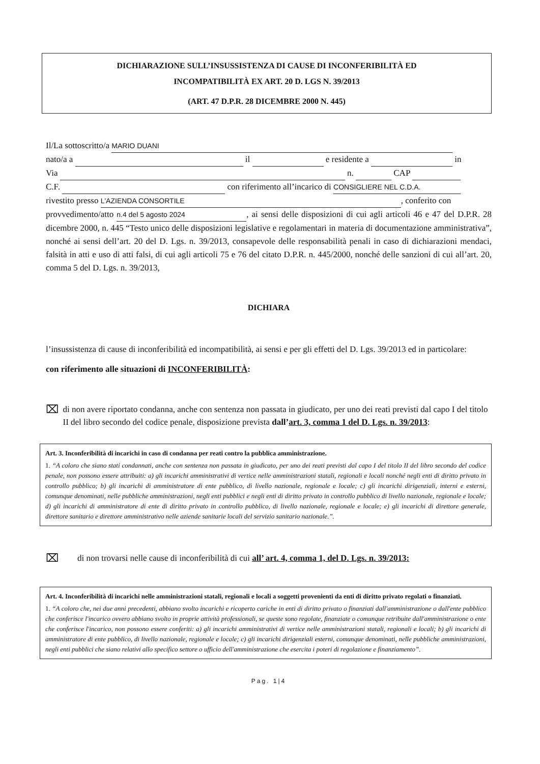DICHIARAZIONE SULL’INSUSSISTENZA DI CAUSE DI INCONFERIBILITÀ ED
INCOMPATIBILITÀ EX ART. 20 D. LGS N. 39/2013
(ART. 47 D.P.R. 28 DICEMBRE 2000 N. 445)
Il/La sottoscritto/a MARIO DUANI
nato/a a il e residente a in
Via n. CAP
C.F. con riferimento all’incarico di CONSIGLIERE NEL C.D.A.
rivestito presso L'AZIENDA CONSORTILE, conferito con
provvedimento/atto n.4 del 5 agosto 2024, ai sensi delle disposizioni di cui agli articoli 46 e 47 del D.P.R. 28 dicembre 2000, n. 445 “Testo unico delle disposizioni legislative e regolamentari in materia di documentazione amministrativa”, nonché ai sensi dell’art. 20 del D. Lgs. n. 39/2013, consapevole delle responsabilità penali in caso di dichiarazioni mendaci, falsità in atti e uso di atti falsi, di cui agli articoli 75 e 76 del citato D.P.R. n. 445/2000, nonché delle sanzioni di cui all’art. 20, comma 5 del D. Lgs. n. 39/2013,
DICHIARA
l’insussistenza di cause di inconferibilità ed incompatibilità, ai sensi e per gli effetti del D. Lgs. 39/2013 ed in particolare:
con riferimento alle situazioni di INCONFERIBILITÀ:
⌧
di non avere riportato condanna, anche con sentenza non passata in giudicato, per uno dei reati previsti dal capo I del titolo II del libro secondo del codice penale, disposizione prevista dall’art. 3, comma 1 del D. Lgs. n. 39/2013:
Art. 3. Inconferibilità di incarichi in caso di condanna per reati contro la pubblica amministrazione.
1. “A coloro che siano stati condannati, anche con sentenza non passata in giudicato, per uno dei reati previsti dal capo I del titolo II del libro secondo del codice penale, non possono essere attribuiti: a) gli incarichi amministrativi di vertice nelle amministrazioni statali, regionali e locali nonché negli enti di diritto privato in controllo pubblico; b) gli incarichi di amministratore di ente pubblico, di livello nazionale, regionale e locale; c) gli incarichi dirigenziali, interni e esterni, comunque denominati, nelle pubbliche amministrazioni, negli enti pubblici e negli enti di diritto privato in controllo pubblico di livello nazionale, regionale e locale; d) gli incarichi di amministratore di ente di diritto privato in controllo pubblico, di livello nazionale, regionale e locale; e) gli incarichi di direttore generale, direttore sanitario e direttore amministrativo nelle aziende sanitarie locali del servizio sanitario nazionale.”.
⌧
di non trovarsi nelle cause di inconferibilità di cui all’ art. 4, comma 1, del D. Lgs. n. 39/2013:
Art. 4. Inconferibilità di incarichi nelle amministrazioni statali, regionali e locali a soggetti provenienti da enti di diritto privato regolati o finanziati.
1. “A coloro che, nei due anni precedenti, abbiano svolto incarichi e ricoperto cariche in enti di diritto privato o finanziati dall'amministrazione o dall'ente pubblico che conferisce l'incarico ovvero abbiano svolto in proprie attività professionali, se queste sono regolate, finanziate o comunque retribuite dall'amministrazione o ente che conferisce l'incarico, non possono essere conferiti: a) gli incarichi amministrativi di vertice nelle amministrazioni statali, regionali e locali; b) gli incarichi di amministratore di ente pubblico, di livello nazionale, regionale e locale; c) gli incarichi dirigenziali esterni, comunque denominati, nelle pubbliche amministrazioni, negli enti pubblici che siano relativi allo specifico settore o ufficio dell'amministrazione che esercita i poteri di regolazione e finanziamento”.
Pag. 1|4